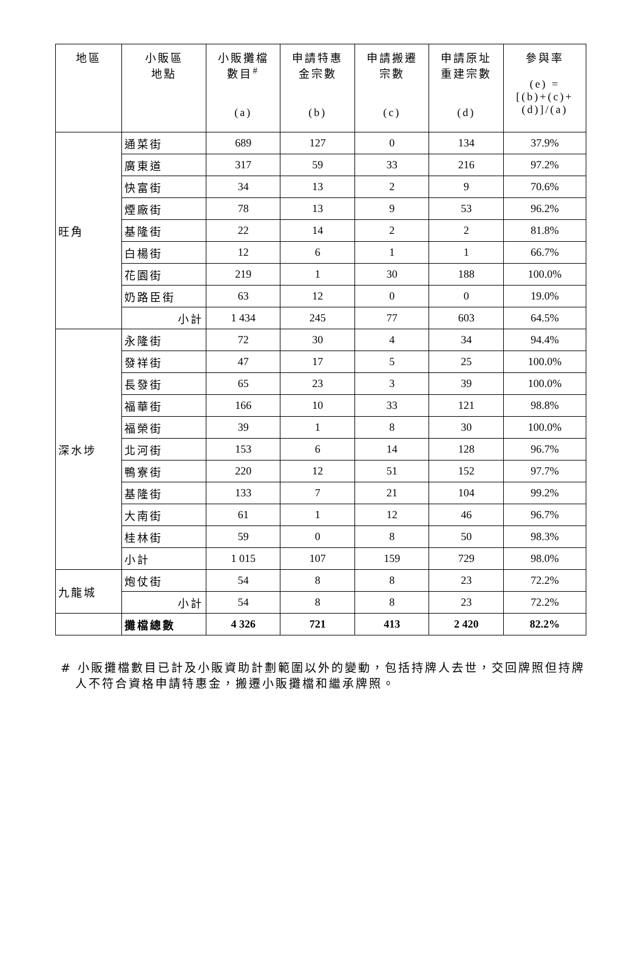| 地區 | 小販區 地點 | 小販攤檔 數目<sup>#</sup> (a) | 申請特惠 金宗數 (b) | 申請搬遷 宗數 (c) | 申請原址 重建宗數 (d) | 參與率 (e) = [(b)+(c)+ (d)]/(a) |
| --- | --- | --- | --- | --- | --- | --- |
| 旺角 | 通菜街 | 689 | 127 | 0 | 134 | 37.9% |
| | 廣東道 | 317 | 59 | 33 | 216 | 97.2% |
| | 快富街 | 34 | 13 | 2 | 9 | 70.6% |
| | 煙廠街 | 78 | 13 | 9 | 53 | 96.2% |
| | 基隆街 | 22 | 14 | 2 | 2 | 81.8% |
| | 白楊街 | 12 | 6 | 1 | 1 | 66.7% |
| | 花園街 | 219 | 1 | 30 | 188 | 100.0% |
| | 奶路臣街 | 63 | 12 | 0 | 0 | 19.0% |
| | 小計 | 1 434 | 245 | 77 | 603 | 64.5% |
| 深水埗 | 永隆街 | 72 | 30 | 4 | 34 | 94.4% |
| | 發祥街 | 47 | 17 | 5 | 25 | 100.0% |
| | 長發街 | 65 | 23 | 3 | 39 | 100.0% |
| | 福華街 | 166 | 10 | 33 | 121 | 98.8% |
| | 福榮街 | 39 | 1 | 8 | 30 | 100.0% |
| | 北河街 | 153 | 6 | 14 | 128 | 96.7% |
| | 鴨寮街 | 220 | 12 | 51 | 152 | 97.7% |
| | 基隆街 | 133 | 7 | 21 | 104 | 99.2% |
| | 大南街 | 61 | 1 | 12 | 46 | 96.7% |
| | 桂林街 | 59 | 0 | 8 | 50 | 98.3% |
| | 小計 | 1 015 | 107 | 159 | 729 | 98.0% |
| 九龍城 | 炮仗街 | 54 | 8 | 8 | 23 | 72.2% |
| | 小計 | 54 | 8 | 8 | 23 | 72.2% |
| | 攤檔總數 | 4 326 | 721 | 413 | 2 420 | 82.2% |
# 小販攤檔數目已計及小販資助計劃範圍以外的變動，包括持牌人去世，交回牌照但持牌人不符合資格申請特惠金，搬遷小販攤檔和繼承牌照。